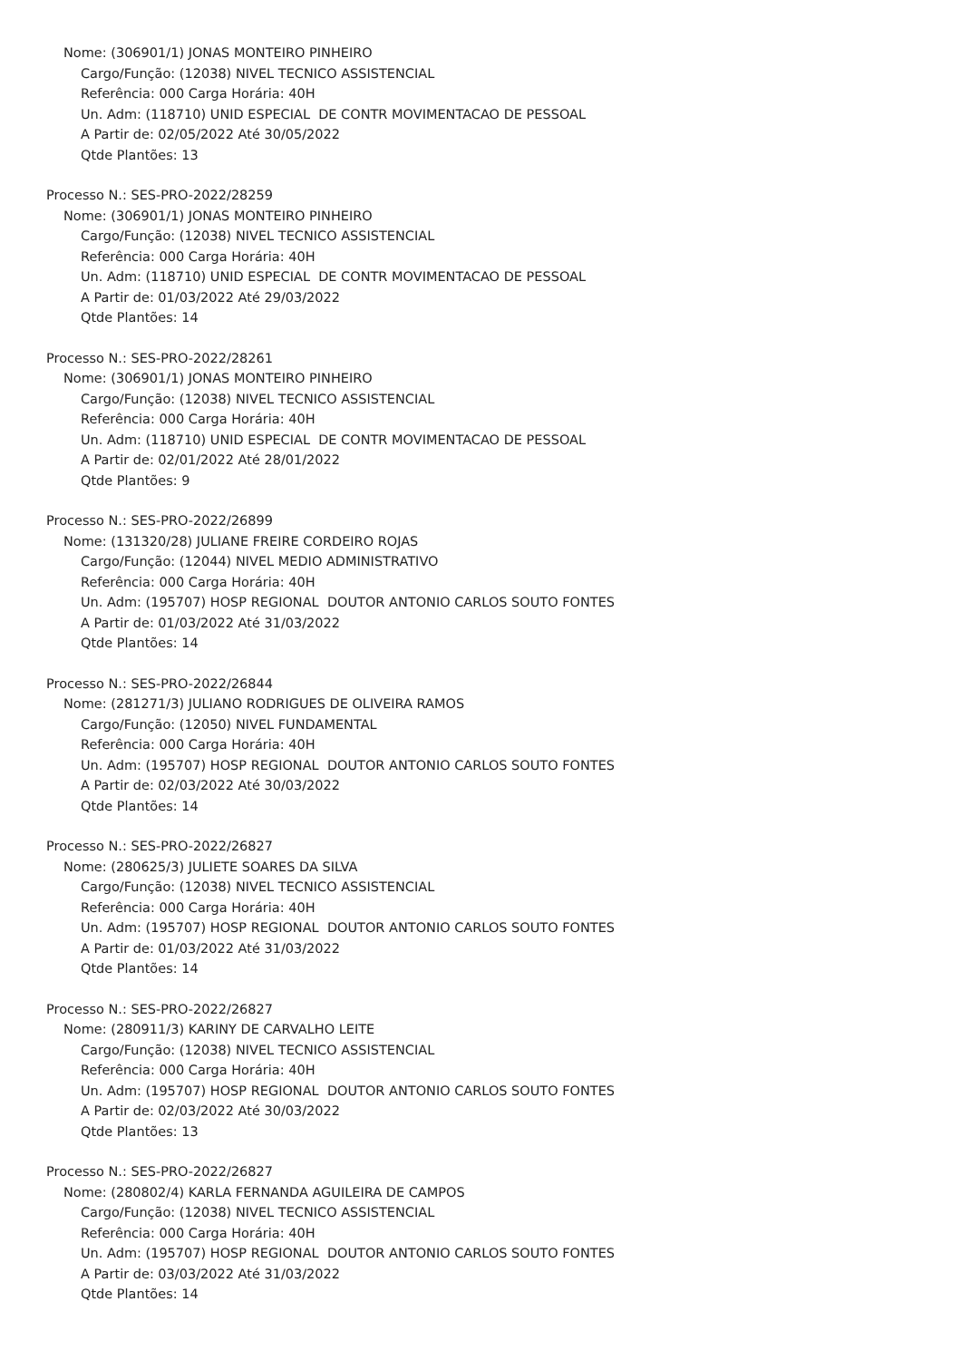Nome: (306901/1) JONAS MONTEIRO PINHEIRO
Cargo/Função: (12038) NIVEL TECNICO ASSISTENCIAL
Referência: 000 Carga Horária: 40H
Un. Adm: (118710) UNID ESPECIAL DE CONTR MOVIMENTACAO DE PESSOAL
A Partir de: 02/05/2022 Até 30/05/2022
Qtde Plantões: 13
Processo N.: SES-PRO-2022/28259
Nome: (306901/1) JONAS MONTEIRO PINHEIRO
Cargo/Função: (12038) NIVEL TECNICO ASSISTENCIAL
Referência: 000 Carga Horária: 40H
Un. Adm: (118710) UNID ESPECIAL DE CONTR MOVIMENTACAO DE PESSOAL
A Partir de: 01/03/2022 Até 29/03/2022
Qtde Plantões: 14
Processo N.: SES-PRO-2022/28261
Nome: (306901/1) JONAS MONTEIRO PINHEIRO
Cargo/Função: (12038) NIVEL TECNICO ASSISTENCIAL
Referência: 000 Carga Horária: 40H
Un. Adm: (118710) UNID ESPECIAL DE CONTR MOVIMENTACAO DE PESSOAL
A Partir de: 02/01/2022 Até 28/01/2022
Qtde Plantões: 9
Processo N.: SES-PRO-2022/26899
Nome: (131320/28) JULIANE FREIRE CORDEIRO ROJAS
Cargo/Função: (12044) NIVEL MEDIO ADMINISTRATIVO
Referência: 000 Carga Horária: 40H
Un. Adm: (195707) HOSP REGIONAL DOUTOR ANTONIO CARLOS SOUTO FONTES
A Partir de: 01/03/2022 Até 31/03/2022
Qtde Plantões: 14
Processo N.: SES-PRO-2022/26844
Nome: (281271/3) JULIANO RODRIGUES DE OLIVEIRA RAMOS
Cargo/Função: (12050) NIVEL FUNDAMENTAL
Referência: 000 Carga Horária: 40H
Un. Adm: (195707) HOSP REGIONAL DOUTOR ANTONIO CARLOS SOUTO FONTES
A Partir de: 02/03/2022 Até 30/03/2022
Qtde Plantões: 14
Processo N.: SES-PRO-2022/26827
Nome: (280625/3) JULIETE SOARES DA SILVA
Cargo/Função: (12038) NIVEL TECNICO ASSISTENCIAL
Referência: 000 Carga Horária: 40H
Un. Adm: (195707) HOSP REGIONAL DOUTOR ANTONIO CARLOS SOUTO FONTES
A Partir de: 01/03/2022 Até 31/03/2022
Qtde Plantões: 14
Processo N.: SES-PRO-2022/26827
Nome: (280911/3) KARINY DE CARVALHO LEITE
Cargo/Função: (12038) NIVEL TECNICO ASSISTENCIAL
Referência: 000 Carga Horária: 40H
Un. Adm: (195707) HOSP REGIONAL DOUTOR ANTONIO CARLOS SOUTO FONTES
A Partir de: 02/03/2022 Até 30/03/2022
Qtde Plantões: 13
Processo N.: SES-PRO-2022/26827
Nome: (280802/4) KARLA FERNANDA AGUILEIRA DE CAMPOS
Cargo/Função: (12038) NIVEL TECNICO ASSISTENCIAL
Referência: 000 Carga Horária: 40H
Un. Adm: (195707) HOSP REGIONAL DOUTOR ANTONIO CARLOS SOUTO FONTES
A Partir de: 03/03/2022 Até 31/03/2022
Qtde Plantões: 14